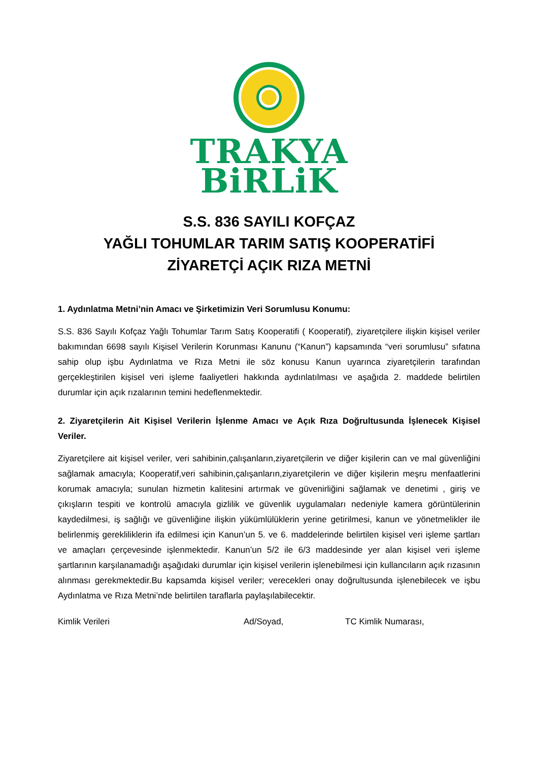TRAKYA
BiRLiK
S.S. 836 SAYILI KOFÇAZ
YAĞLI TOHUMLAR TARIM SATIŞ KOOPERATİFİ
ZİYARETÇİ AÇIK RIZA METNİ
1. Aydınlatma Metni’nin Amacı ve Şirketimizin Veri Sorumlusu Konumu:
S.S. 836 Sayılı Kofçaz Yağlı Tohumlar Tarım Satış Kooperatifi ( Kooperatif), ziyaretçilere ilişkin kişisel veriler bakımından 6698 sayılı Kişisel Verilerin Korunması Kanunu (“Kanun”) kapsamında “veri sorumlusu” sıfatına sahip olup işbu Aydınlatma ve Rıza Metni ile söz konusu Kanun uyarınca ziyaretçilerin tarafından gerçekleştirilen kişisel veri işleme faaliyetleri hakkında aydınlatılması ve aşağıda 2. maddede belirtilen durumlar için açık rızalarının temini hedeflenmektedir.
2. Ziyaretçilerin Ait Kişisel Verilerin İşlenme Amacı ve Açık Rıza Doğrultusunda İşlenecek Kişisel Veriler.
Ziyaretçilere ait kişisel veriler, veri sahibinin,çalışanların,ziyaretçilerin ve diğer kişilerin can ve mal güvenliğini sağlamak amacıyla; Kooperatif,veri sahibinin,çalışanların,ziyaretçilerin ve diğer kişilerin meşru menfaatlerini korumak amacıyla; sunulan hizmetin kalitesini artırmak ve güvenirliğini sağlamak ve denetimi , giriş ve çıkışların tespiti ve kontrolü amacıyla gizlilik ve güvenlik uygulamaları nedeniyle kamera görüntülerinin kaydedilmesi, iş sağlığı ve güvenliğine ilişkin yükümlülüklerin yerine getirilmesi, kanun ve yönetmelikler ile belirlenmiş gerekliliklerin ifa edilmesi için Kanun’un 5. ve 6. maddelerinde belirtilen kişisel veri işleme şartları ve amaçları çerçevesinde işlenmektedir. Kanun’un 5/2 ile 6/3 maddesinde yer alan kişisel veri işleme şartlarının karşılanamadığı aşağıdaki durumlar için kişisel verilerin işlenebilmesi için kullancıların açık rızasının alınması gerekmektedir.Bu kapsamda kişisel veriler; verecekleri onay doğrultusunda işlenebilecek ve işbu Aydınlatma ve Rıza Metni’nde belirtilen taraflarla paylaşılabilecektir.
Kimlik Verileri Ad/Soyad, TC Kimlik Numarası,